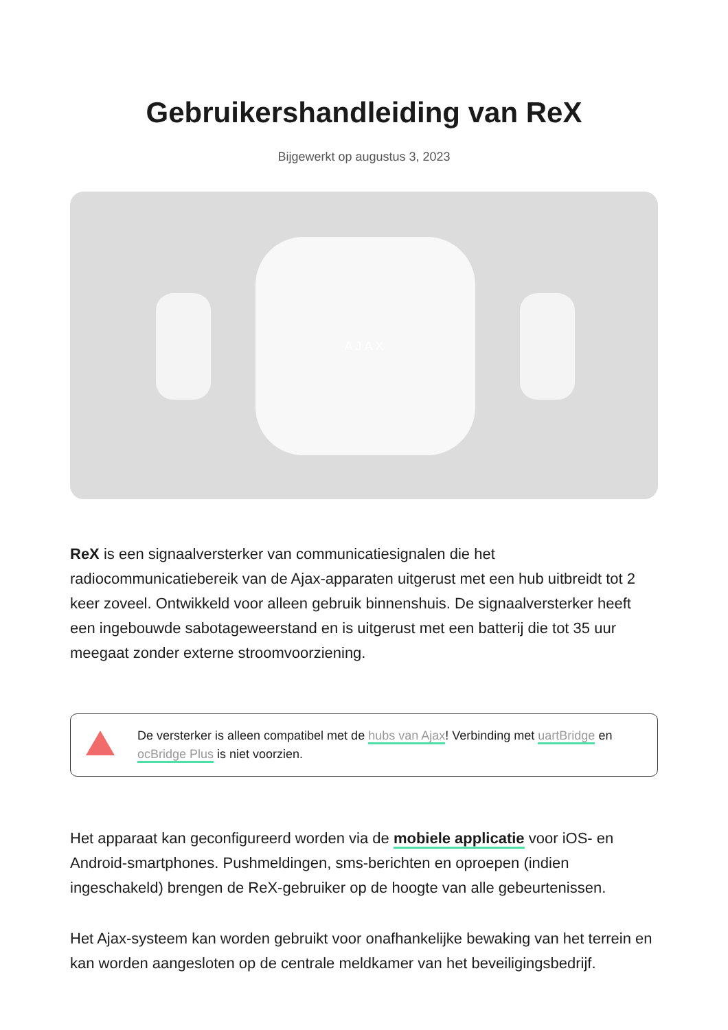Gebruikershandleiding van ReX
Bijgewerkt op augustus 3, 2023
AJAX
ReX is een signaalversterker van communicatiesignalen die het radiocommunicatiebereik van de Ajax-apparaten uitgerust met een hub uitbreidt tot 2 keer zoveel. Ontwikkeld voor alleen gebruik binnenshuis. De signaalversterker heeft een ingebouwde sabotageweerstand en is uitgerust met een batterij die tot 35 uur meegaat zonder externe stroomvoorziening.
De versterker is alleen compatibel met de hubs van Ajax! Verbinding met uartBridge en ocBridge Plus is niet voorzien.
Het apparaat kan geconfigureerd worden via de mobiele applicatie voor iOS- en Android-smartphones. Pushmeldingen, sms-berichten en oproepen (indien ingeschakeld) brengen de ReX-gebruiker op de hoogte van alle gebeurtenissen.
Het Ajax-systeem kan worden gebruikt voor onafhankelijke bewaking van het terrein en kan worden aangesloten op de centrale meldkamer van het beveiligingsbedrijf.